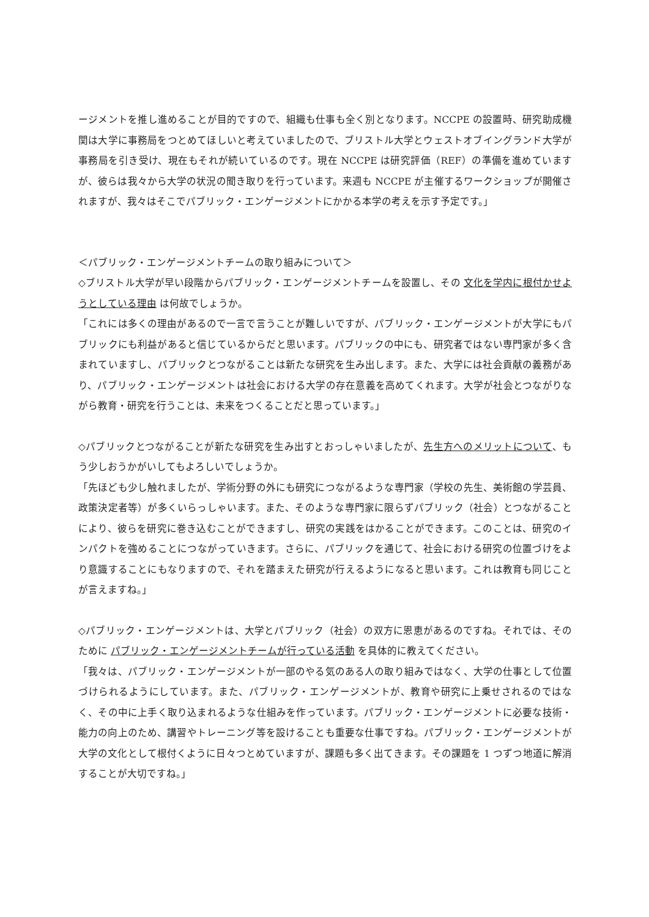ージメントを推し進めることが目的ですので、組織も仕事も全く別となります。NCCPE の設置時、研究助成機関は大学に事務局をつとめてほしいと考えていましたので、ブリストル大学とウェストオブイングランド大学が事務局を引き受け、現在もそれが続いているのです。現在 NCCPE は研究評価（REF）の準備を進めていますが、彼らは我々から大学の状況の聞き取りを行っています。来週も NCCPE が主催するワークショップが開催されますが、我々はそこでパブリック・エンゲージメントにかかる本学の考えを示す予定です。」
＜パブリック・エンゲージメントチームの取り組みについて＞
◇ブリストル大学が早い段階からパブリック・エンゲージメントチームを設置し、その 文化を学内に根付かせようとしている理由 は何故でしょうか。
「これには多くの理由があるので一言で言うことが難しいですが、パブリック・エンゲージメントが大学にもパブリックにも利益があると信じているからだと思います。パブリックの中にも、研究者ではない専門家が多く含まれていますし、パブリックとつながることは新たな研究を生み出します。また、大学には社会貢献の義務があり、パブリック・エンゲージメントは社会における大学の存在意義を高めてくれます。大学が社会とつながりながら教育・研究を行うことは、未来をつくることだと思っています。」
◇パブリックとつながることが新たな研究を生み出すとおっしゃいましたが、先生方へのメリットについて、もう少しおうかがいしてもよろしいでしょうか。
「先ほども少し触れましたが、学術分野の外にも研究につながるような専門家（学校の先生、美術館の学芸員、政策決定者等）が多くいらっしゃいます。また、そのような専門家に限らずパブリック（社会）とつながることにより、彼らを研究に巻き込むことができますし、研究の実践をはかることができます。このことは、研究のインパクトを強めることにつながっていきます。さらに、パブリックを通じて、社会における研究の位置づけをより意識することにもなりますので、それを踏まえた研究が行えるようになると思います。これは教育も同じことが言えますね。」
◇パブリック・エンゲージメントは、大学とパブリック（社会）の双方に恩恵があるのですね。それでは、そのために パブリック・エンゲージメントチームが行っている活動 を具体的に教えてください。
「我々は、パブリック・エンゲージメントが一部のやる気のある人の取り組みではなく、大学の仕事として位置づけられるようにしています。また、パブリック・エンゲージメントが、教育や研究に上乗せされるのではなく、その中に上手く取り込まれるような仕組みを作っています。パブリック・エンゲージメントに必要な技術・能力の向上のため、講習やトレーニング等を設けることも重要な仕事ですね。パブリック・エンゲージメントが大学の文化として根付くように日々つとめていますが、課題も多く出てきます。その課題を 1 つずつ地道に解消することが大切ですね。」